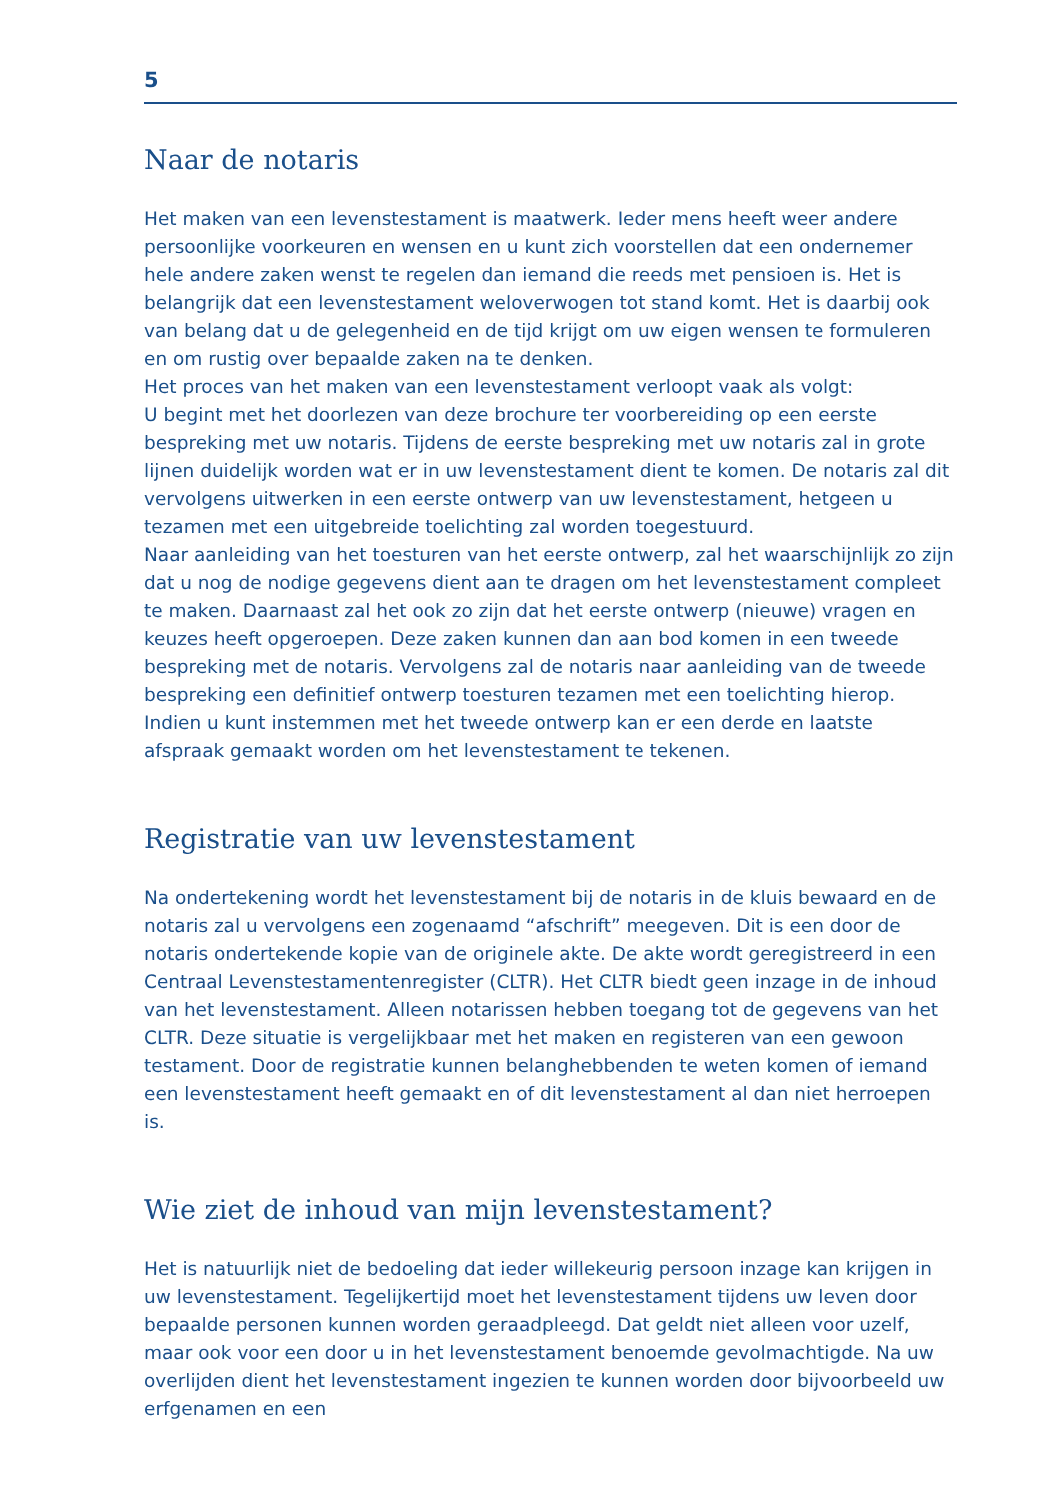5
Naar de notaris
Het maken van een levenstestament is maatwerk. Ieder mens heeft weer andere persoon­lijke voorkeuren en wensen en u kunt zich voorstellen dat een ondernemer hele andere zaken wenst te regelen dan iemand die reeds met pensioen is. Het is belangrijk dat een levenstestament weloverwogen tot stand komt. Het is daarbij ook van belang dat u de gelegenheid en de tijd krijgt om uw eigen wensen te formuleren en om rustig over bepaalde zaken na te denken.
Het proces van het maken van een levenstestament verloopt vaak als volgt:
U begint met het doorlezen van deze brochure ter voorbereiding op een eerste bespreking met uw notaris. Tijdens de eerste bespreking met uw notaris zal in grote lijnen duidelijk worden wat er in uw levenstestament dient te komen. De notaris zal dit vervolgens uitwerken in een eerste ontwerp van uw levenstestament, hetgeen u tezamen met een uitgebreide toelichting zal worden toegestuurd.
Naar aanleiding van het toesturen van het eerste ontwerp, zal het waarschijnlijk zo zijn dat u nog de nodige gegevens dient aan te dragen om het levenstestament compleet te maken. Daarnaast zal het ook zo zijn dat het eerste ontwerp (nieuwe) vragen en keuzes heeft opgeroepen. Deze zaken kunnen dan aan bod komen in een tweede bespreking met de notaris. Vervolgens zal de notaris naar aanleiding van de tweede bespreking een definitief ontwerp toesturen tezamen met een toelichting hierop. Indien u kunt instemmen met het tweede ontwerp kan er een derde en laatste afspraak gemaakt worden om het levenstestament te tekenen.
Registratie van uw levenstestament
Na ondertekening wordt het levenstestament bij de notaris in de kluis bewaard en de notaris zal u vervolgens een zogenaamd “afschrift” meegeven. Dit is een door de notaris ondertekende kopie van de originele akte. De akte wordt geregistreerd in een Centraal Levenstestamentenregister (CLTR). Het CLTR biedt geen inzage in de inhoud van het levenstestament. Alleen notarissen hebben toegang tot de gegevens van het CLTR. Deze situatie is vergelijkbaar met het maken en registeren van een gewoon testament. Door de registratie kunnen belanghebbenden te weten komen of iemand een levenstestament heeft gemaakt en of dit levenstestament al dan niet herroepen is.
Wie ziet de inhoud van mijn levenstestament?
Het is natuurlijk niet de bedoeling dat ieder willekeurig persoon inzage kan krijgen in uw levenstestament. Tegelijkertijd moet het levenstestament tijdens uw leven door bepaalde personen kunnen worden geraadpleegd. Dat geldt niet alleen voor uzelf, maar ook voor een door u in het levenstestament benoemde gevolmachtigde. Na uw overlijden dient het levenstestament ingezien te kunnen worden door bijvoorbeeld uw erfgenamen en een